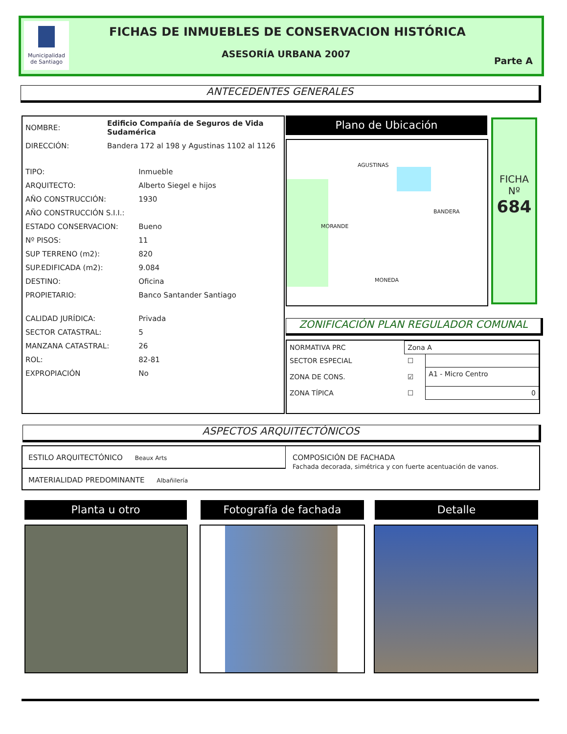Municipalidad de Santiago
FICHAS DE INMUEBLES DE CONSERVACION HISTÓRICA
ASESORÍA URBANA 2007
Parte A
ANTECEDENTES GENERALES
| NOMBRE: | Edificio Compañía de Seguros de Vida Sudamérica | |
| DIRECCIÓN: | Bandera 172 al 198 y Agustinas 1102 al 1126 | |
| TIPO: | | Inmueble |
| ARQUITECTO: | | Alberto Siegel e hijos |
| AÑO CONSTRUCCIÓN: | | 1930 |
| AÑO CONSTRUCCIÓN S.I.I.: | | |
| ESTADO CONSERVACION: | | Bueno |
| Nº PISOS: | | 11 |
| SUP TERRENO (m2): | | 820 |
| SUP.EDIFICADA (m2): | | 9.084 |
| DESTINO: | | Oficina |
| PROPIETARIO: | | Banco Santander Santiago |
| CALIDAD JURÍDICA: | | Privada |
| SECTOR CATASTRAL: | | 5 |
| MANZANA CATASTRAL: | | 26 |
| ROL: | | 82-81 |
| EXPROPIACIÓN | | No |
Plano de Ubicación
AGUSTINAS
MONEDA
MORANDE
BANDERA
FICHA
Nº
684
ZONIFICACIÓN PLAN REGULADOR COMUNAL
| NORMATIVA PRC | Zona A | |
| SECTOR ESPECIAL | ☐ | |
| ZONA DE CONS. | ☑ | A1 - Micro Centro |
| ZONA TÍPICA | ☐ | 0 |
ASPECTOS ARQUITECTÓNICOS
ESTILO ARQUITECTÓNICO Beaux Arts
MATERIALIDAD PREDOMINANTE Albañilería
COMPOSICIÓN DE FACHADA
Fachada decorada, simétrica y con fuerte acentuación de vanos.
Planta u otro Fotografía de fachada Detalle